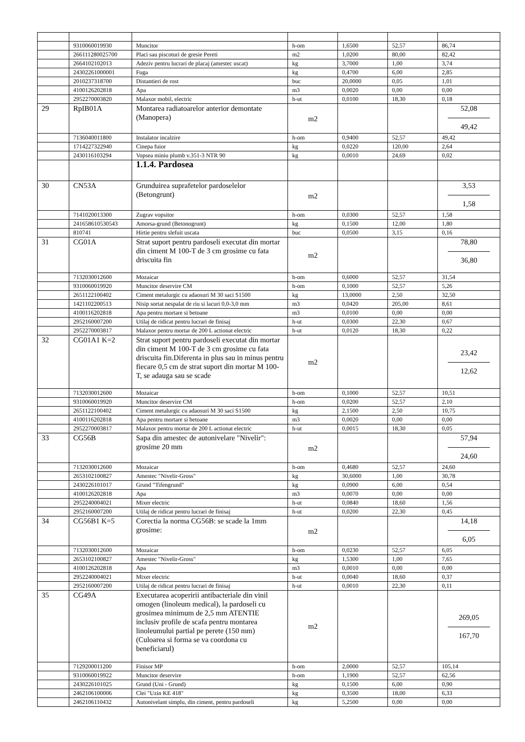| | 9310060019930 | Muncitor | h-om | 1,6500 | 52,57 | 86,74 |
| | 266111280025700 | Placi sau piscoturi de gresie Pereti | m2 | 1,0200 | 80,00 | 82,42 |
| | 2664102102013 | Adeziv pentru lucrari de placaj (amestec uscat) | kg | 3,7000 | 1,00 | 3,74 |
| | 24302261000001 | Fuga | kg | 0,4700 | 6,00 | 2,85 |
| | 2010237318700 | Distantieri de rost | buc | 20,0000 | 0,05 | 1,01 |
| | 4100126202818 | Apa | m3 | 0,0020 | 0,00 | 0,00 |
| | 2952270003820 | Malaxor mobil, electric | h-ut | 0,0100 | 18,30 | 0,18 |
| 29 | RpIB01A | Montarea radiatoarelor anterior demontate (Manopera) | m2 | | | 52,08 49,42 |
| | 7136040011800 | Instalator incalzire | h-om | 0,9400 | 52,57 | 49,42 |
| | 1714227322940 | Cinepa fuior | kg | 0,0220 | 120,00 | 2,64 |
| | 2430116103294 | Vopsea miniu plumb v.351-3 NTR 90 | kg | 0,0010 | 24,69 | 0,02 |
| | | 1.1.4. Pardosea | | | | |
| 30 | CN53A | Grunduirea suprafetelor pardoselelor (Betongrunt) | m2 | | | 3,53 1,58 |
| | 7141020013300 | Zugrav vopsitor | h-om | 0,0300 | 52,57 | 1,58 |
| | 241658610530543 | Amorsa-grund (Betonogrunt) | kg | 0,1500 | 12,00 | 1,80 |
| | 810741 | Hirtie pentru slefuit uscata | buc | 0,0500 | 3,15 | 0,16 |
| 31 | CG01A | Strat suport pentru pardoseli executat din mortar din ciment M 100-T de 3 cm grosime cu fata driscuita fin | m2 | | | 78,80 36,80 |
| | 7132030012600 | Mozaicar | h-om | 0,6000 | 52,57 | 31,54 |
| | 9310060019920 | Muncitor deservire CM | h-om | 0,1000 | 52,57 | 5,26 |
| | 2651122100402 | Ciment metalurgic cu adaosuri M 30 saci S1500 | kg | 13,0000 | 2,50 | 32,50 |
| | 1421102200513 | Nisip sortat nespalat de riu si lacuri 0,0-3,0 mm | m3 | 0,0420 | 205,00 | 8,61 |
| | 4100116202818 | Apa pentru mortare si betoane | m3 | 0,0100 | 0,00 | 0,00 |
| | 2952160007200 | Utilaj de ridicat pentru lucrari de finisaj | h-ut | 0,0300 | 22,30 | 0,67 |
| | 2952270003817 | Malaxor pentru mortar de 200 L actionat electric | h-ut | 0,0120 | 18,30 | 0,22 |
| 32 | CG01A1 K=2 | Strat suport pentru pardoseli executat din mortar din ciment M 100-T de 3 cm grosime cu fata driscuita fin.Diferenta in plus sau in minus pentru fiecare 0,5 cm de strat suport din mortar M 100-T, se adauga sau se scade | m2 | | | 23,42 12,62 |
| | 7132030012600 | Mozaicar | h-om | 0,1000 | 52,57 | 10,51 |
| | 9310060019920 | Muncitor deservire CM | h-om | 0,0200 | 52,57 | 2,10 |
| | 2651122100402 | Ciment metalurgic cu adaosuri M 30 saci S1500 | kg | 2,1500 | 2,50 | 10,75 |
| | 4100116202818 | Apa pentru mortare si betoane | m3 | 0,0020 | 0,00 | 0,00 |
| | 2952270003817 | Malaxor pentru mortar de 200 L actionat electric | h-ut | 0,0015 | 18,30 | 0,05 |
| 33 | CG56B | Sapa din amestec de autonivelare "Nivelir": grosime 20 mm | m2 | | | 57,94 24,60 |
| | 7132030012600 | Mozaicar | h-om | 0,4680 | 52,57 | 24,60 |
| | 2653102100827 | Amestec "Nivelir-Gross" | kg | 30,6000 | 1,00 | 30,78 |
| | 2430226101017 | Grund "Tifengrund" | kg | 0,0900 | 6,00 | 0,54 |
| | 4100126202818 | Apa | m3 | 0,0070 | 0,00 | 0,00 |
| | 2952240004021 | Mixer electric | h-ut | 0,0840 | 18,60 | 1,56 |
| | 2952160007200 | Utilaj de ridicat pentru lucrari de finisaj | h-ut | 0,0200 | 22,30 | 0,45 |
| 34 | CG56B1 K=5 | Corectia la norma CG56B: se scade la 1mm grosime: | m2 | | | 14,18 6,05 |
| | 7132030012600 | Mozaicar | h-om | 0,0230 | 52,57 | 6,05 |
| | 2653102100827 | Amestec "Nivelir-Gross" | kg | 1,5300 | 1,00 | 7,65 |
| | 4100126202818 | Apa | m3 | 0,0010 | 0,00 | 0,00 |
| | 2952240004021 | Mixer electric | h-ut | 0,0040 | 18,60 | 0,37 |
| | 2952160007200 | Utilaj de ridicat pentru lucrari de finisaj | h-ut | 0,0010 | 22,30 | 0,11 |
| 35 | CG49A | Executarea acoperirii antibacteriale din vinil omogen (linoleum medical), la pardoseli cu grosimea minimum de 2,5 mm ATENTIE inclusiv profile de scafa pentru montarea linoleumului partial pe perete (150 mm) (Culoarea si forma se va coordona cu beneficiarul) | m2 | | | 269,05 167,70 |
| | 7129200011200 | Finisor MP | h-om | 2,0000 | 52,57 | 105,14 |
| | 9310060019922 | Muncitor deservire | h-om | 1,1900 | 52,57 | 62,56 |
| | 2430226101025 | Grund (Uni - Grund) | kg | 0,1500 | 6,00 | 0,90 |
| | 2462106100006 | Clei "Uzin KE 418" | kg | 0,3500 | 18,00 | 6,33 |
| | 2462106110432 | Autonivelant simplu, din ciment, pentru pardoseli | kg | 5,2500 | 0,00 | 0,00 |